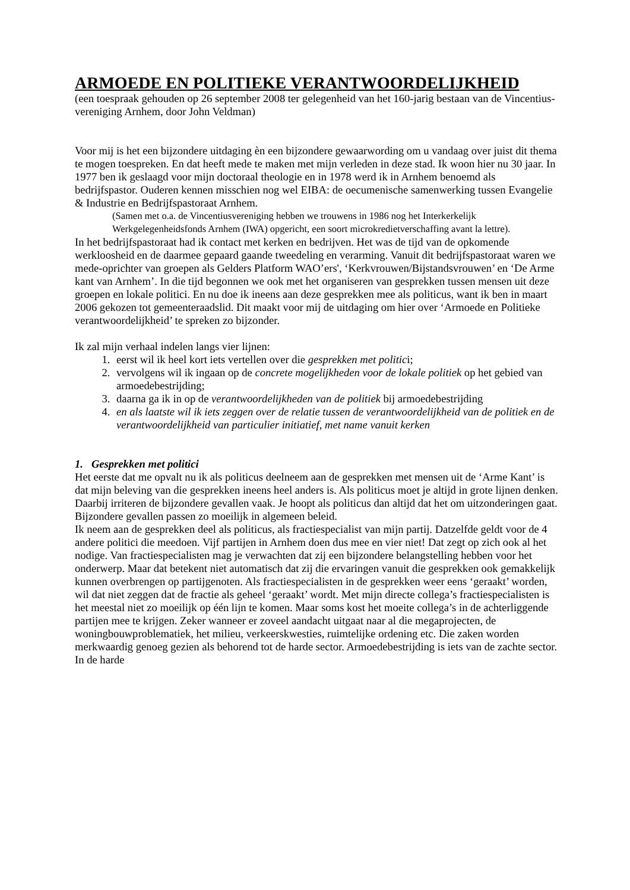ARMOEDE EN POLITIEKE VERANTWOORDELIJKHEID
(een toespraak gehouden op 26 september 2008 ter gelegenheid van het 160-jarig bestaan van de Vincentius-vereniging Arnhem, door John Veldman)
Voor mij is het een bijzondere uitdaging èn een bijzondere gewaarwording om u vandaag over juist dit thema te mogen toespreken. En dat heeft mede te maken met mijn verleden in deze stad. Ik woon hier nu 30 jaar. In 1977 ben ik geslaagd voor mijn doctoraal theologie en in 1978 werd ik in Arnhem benoemd als bedrijfspastor. Ouderen kennen misschien nog wel EIBA: de oecumenische samenwerking tussen Evangelie & Industrie en Bedrijfspastoraat Arnhem.
(Samen met o.a. de Vincentiusvereniging hebben we trouwens in 1986 nog het Interkerkelijk Werkgelegenheidsfonds Arnhem (IWA) opgericht, een soort microkredietverschaffing avant la lettre).
In het bedrijfspastoraat had ik contact met kerken en bedrijven. Het was de tijd van de opkomende werkloosheid en de daarmee gepaard gaande tweedeling en verarming. Vanuit dit bedrijfspastoraat waren we mede-oprichter van groepen als Gelders Platform WAO’ers', ‘Kerkvrouwen/Bijstandsvrouwen’ en ‘De Arme kant van Arnhem’. In die tijd begonnen we ook met het organiseren van gesprekken tussen mensen uit deze groepen en lokale politici. En nu doe ik ineens aan deze gesprekken mee als politicus, want ik ben in maart 2006 gekozen tot gemeenteraadslid. Dit maakt voor mij de uitdaging om hier over ‘Armoede en Politieke verantwoordelijkheid’ te spreken zo bijzonder.
Ik zal mijn verhaal indelen langs vier lijnen:
1. eerst wil ik heel kort iets vertellen over die gesprekken met politici;
2. vervolgens wil ik ingaan op de concrete mogelijkheden voor de lokale politiek op het gebied van armoedebestrijding;
3. daarna ga ik in op de verantwoordelijkheden van de politiek bij armoedebestrijding
4. en als laatste wil ik iets zeggen over de relatie tussen de verantwoordelijkheid van de politiek en de verantwoordelijkheid van particulier initiatief, met name vanuit kerken
1. Gesprekken met politici
Het eerste dat me opvalt nu ik als politicus deelneem aan de gesprekken met mensen uit de ‘Arme Kant’ is dat mijn beleving van die gesprekken ineens heel anders is. Als politicus moet je altijd in grote lijnen denken. Daarbij irriteren de bijzondere gevallen vaak. Je hoopt als politicus dan altijd dat het om uitzonderingen gaat. Bijzondere gevallen passen zo moeilijk in algemeen beleid.
Ik neem aan de gesprekken deel als politicus, als fractiespecialist van mijn partij. Datzelfde geldt voor de 4 andere politici die meedoen. Vijf partijen in Arnhem doen dus mee en vier niet! Dat zegt op zich ook al het nodige. Van fractiespecialisten mag je verwachten dat zij een bijzondere belangstelling hebben voor het onderwerp. Maar dat betekent niet automatisch dat zij die ervaringen vanuit die gesprekken ook gemakkelijk kunnen overbrengen op partijgenoten. Als fractiespecialisten in de gesprekken weer eens ‘geraakt’ worden, wil dat niet zeggen dat de fractie als geheel ‘geraakt’ wordt. Met mijn directe collega’s fractiespecialisten is het meestal niet zo moeilijk op één lijn te komen. Maar soms kost het moeite collega’s in de achterliggende partijen mee te krijgen. Zeker wanneer er zoveel aandacht uitgaat naar al die megaprojecten, de woningbouwproblematiek, het milieu, verkeerskwesties, ruimtelijke ordening etc. Die zaken worden merkwaardig genoeg gezien als behorend tot de harde sector. Armoedebestrijding is iets van de zachte sector. In de harde